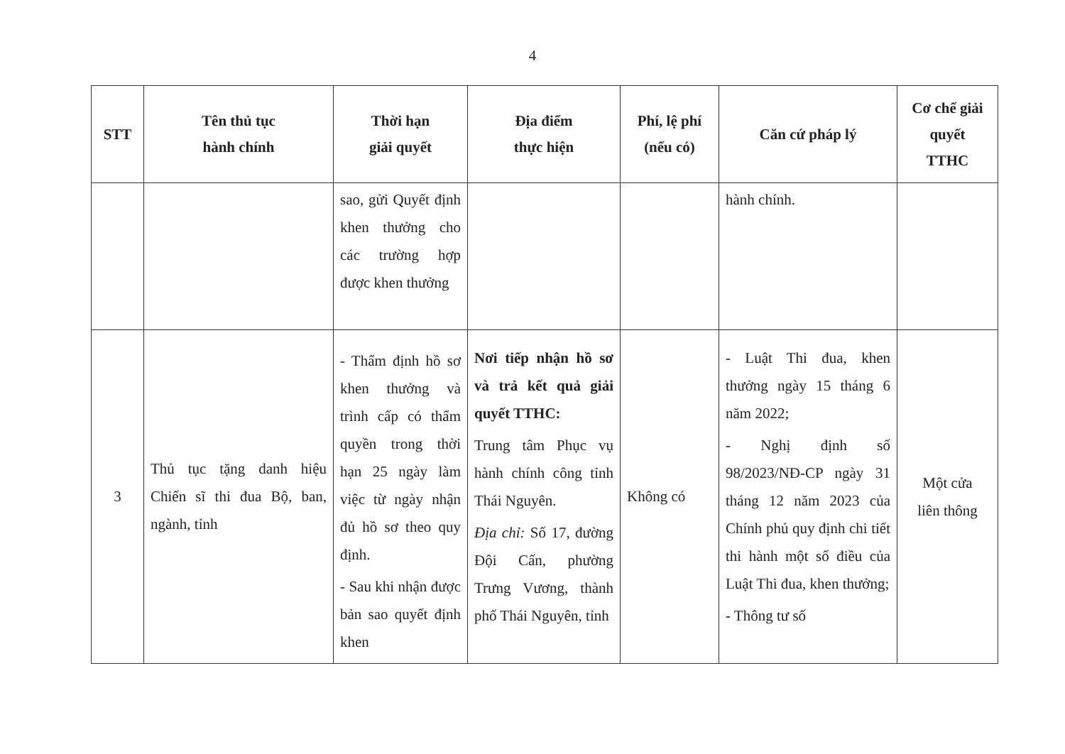4
| STT | Tên thủ tục hành chính | Thời hạn giải quyết | Địa điểm thực hiện | Phí, lệ phí (nếu có) | Căn cứ pháp lý | Cơ chế giải quyết TTHC |
| --- | --- | --- | --- | --- | --- | --- |
| | | sao, gửi Quyết định khen thưởng cho các trường hợp được khen thưởng | | | hành chính. | |
| 3 | Thủ tục tặng danh hiệu Chiến sĩ thi đua Bộ, ban, ngành, tỉnh | - Thẩm định hồ sơ khen thưởng và trình cấp có thẩm quyền trong thời hạn 25 ngày làm việc từ ngày nhận đủ hồ sơ theo quy định. - Sau khi nhận được bản sao quyết định khen | Nơi tiếp nhận hồ sơ và trả kết quả giải quyết TTHC: Trung tâm Phục vụ hành chính công tỉnh Thái Nguyên. Địa chỉ: Số 17, đường Đội Cấn, phường Trưng Vương, thành phố Thái Nguyên, tỉnh | Không có | - Luật Thi đua, khen thưởng ngày 15 tháng 6 năm 2022; - Nghị định số 98/2023/NĐ-CP ngày 31 tháng 12 năm 2023 của Chính phủ quy định chi tiết thi hành một số điều của Luật Thi đua, khen thưởng; - Thông tư số | Một cửa liên thông |